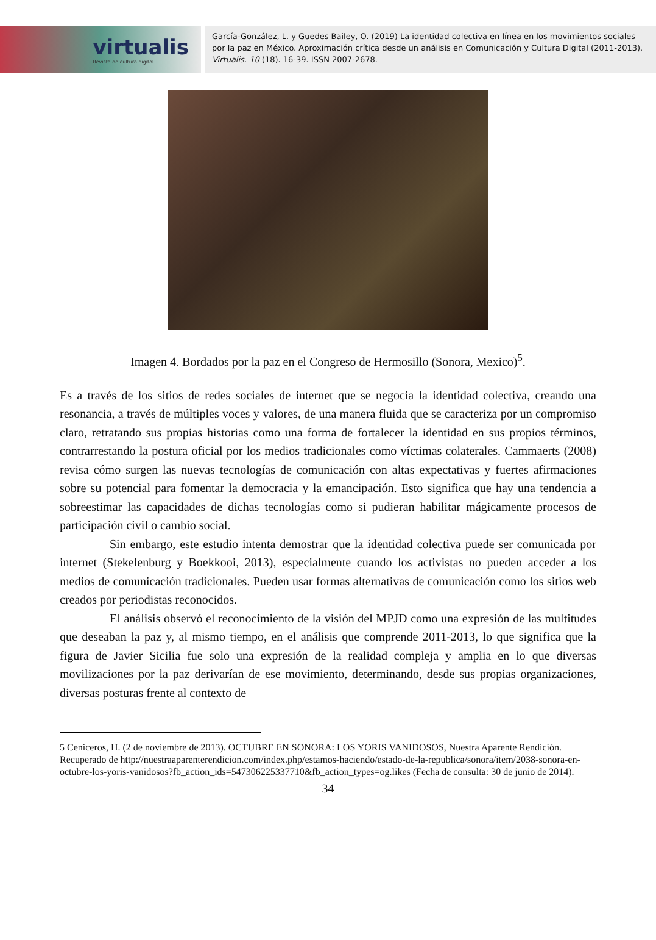virtualis
Revista de cultura digital
García-González, L. y Guedes Bailey, O. (2019) La identidad colectiva en línea en los movimientos sociales por la paz en México. Aproximación crítica desde un análisis en Comunicación y Cultura Digital (2011-2013). Virtualis. 10 (18). 16-39. ISSN 2007-2678.
Imagen 4. Bordados por la paz en el Congreso de Hermosillo (Sonora, Mexico)<sup>5</sup>.
Es a través de los sitios de redes sociales de internet que se negocia la identidad colectiva, creando una resonancia, a través de múltiples voces y valores, de una manera fluida que se caracteriza por un compromiso claro, retratando sus propias historias como una forma de fortalecer la identidad en sus propios términos, contrarrestando la postura oficial por los medios tradicionales como víctimas colaterales. Cammaerts (2008) revisa cómo surgen las nuevas tecnologías de comunicación con altas expectativas y fuertes afirmaciones sobre su potencial para fomentar la democracia y la emancipación. Esto significa que hay una tendencia a sobreestimar las capacidades de dichas tecnologías como si pudieran habilitar mágicamente procesos de participación civil o cambio social.
Sin embargo, este estudio intenta demostrar que la identidad colectiva puede ser comunicada por internet (Stekelenburg y Boekkooi, 2013), especialmente cuando los activistas no pueden acceder a los medios de comunicación tradicionales. Pueden usar formas alternativas de comunicación como los sitios web creados por periodistas reconocidos.
El análisis observó el reconocimiento de la visión del MPJD como una expresión de las multitudes que deseaban la paz y, al mismo tiempo, en el análisis que comprende 2011-2013, lo que significa que la figura de Javier Sicilia fue solo una expresión de la realidad compleja y amplia en lo que diversas movilizaciones por la paz derivarían de ese movimiento, determinando, desde sus propias organizaciones, diversas posturas frente al contexto de
5 Ceniceros, H. (2 de noviembre de 2013). OCTUBRE EN SONORA: LOS YORIS VANIDOSOS, Nuestra Aparente Rendición. Recuperado de http://nuestraaparenterendicion.com/index.php/estamos-haciendo/estado-de-la-republica/sonora/item/2038-sonora-en-octubre-los-yoris-vanidosos?fb_action_ids=547306225337710&fb_action_types=og.likes (Fecha de consulta: 30 de junio de 2014).
34